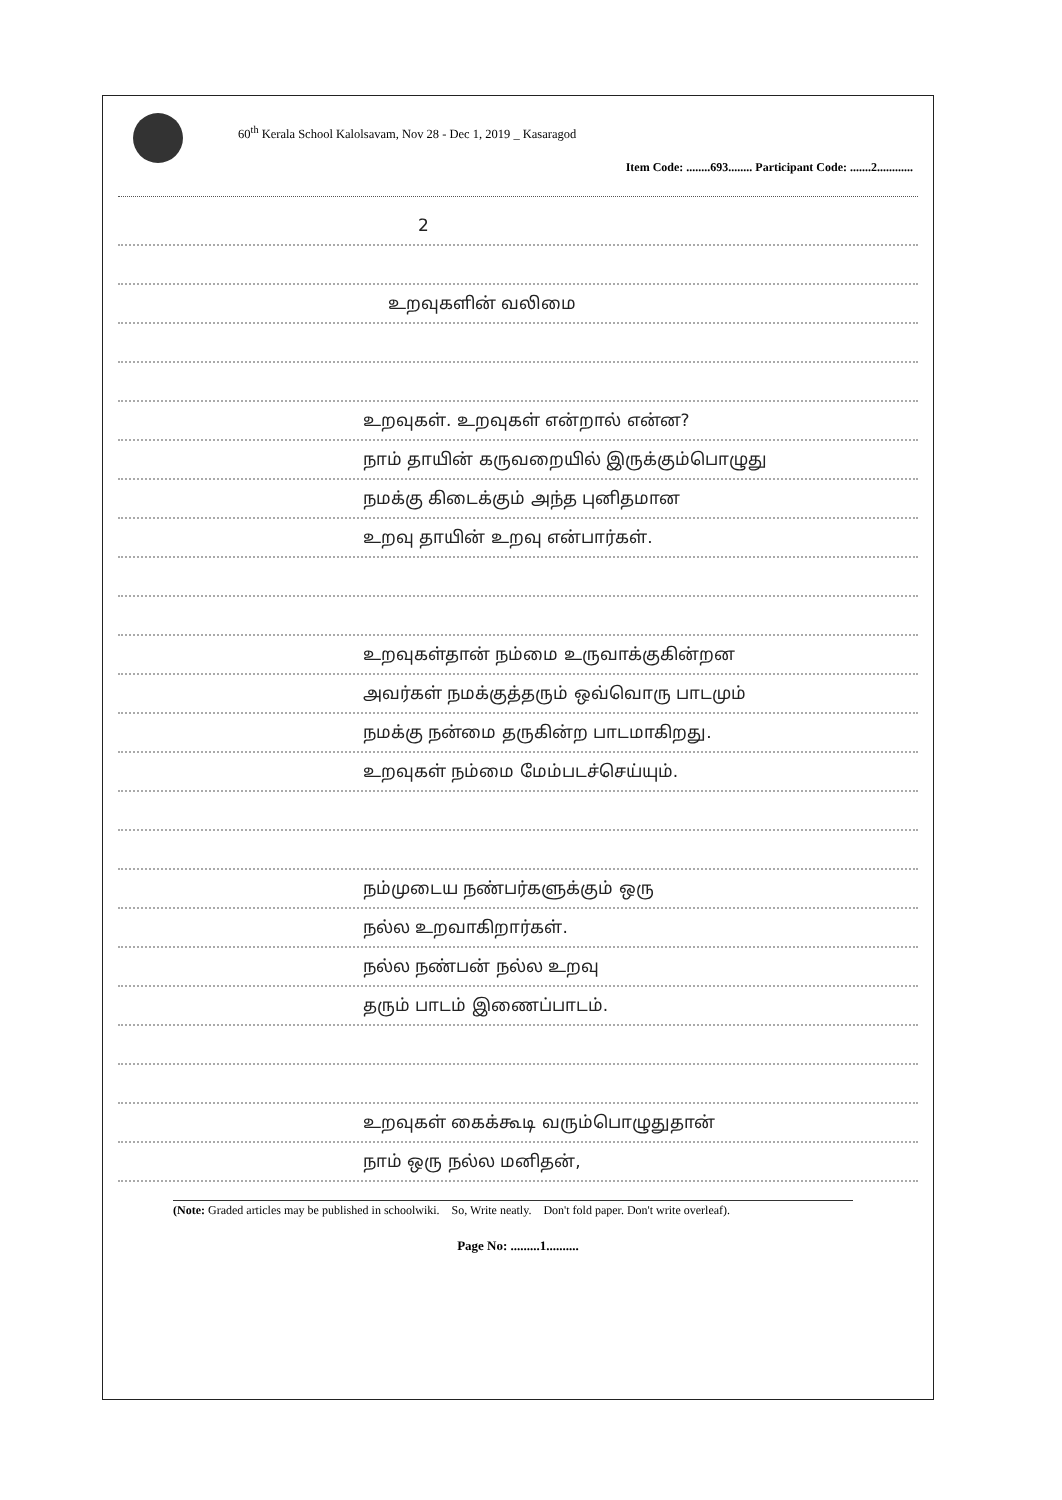60<sup>th</sup> Kerala School Kalolsavam, Nov 28 - Dec 1, 2019 _ Kasaragod
Item Code: ........693........ Participant Code: .......2............
2
உறவுகளின் வலிமை
உறவுகள். உறவுகள் என்றால் என்ன?
நாம் தாயின் கருவறையில் இருக்கும்பொழுது
நமக்கு கிடைக்கும் அந்த புனிதமான
உறவு தாயின் உறவு என்பார்கள்.
உறவுகள்தான் நம்மை உருவாக்குகின்றன
அவர்கள் நமக்குத்தரும் ஒவ்வொரு பாடமும்
நமக்கு நன்மை தருகின்ற பாடமாகிறது.
உறவுகள் நம்மை மேம்படச்செய்யும்.
நம்முடைய நண்பர்களுக்கும் ஒரு
நல்ல உறவாகிறார்கள்.
நல்ல நண்பன் நல்ல உறவு
தரும் பாடம் இணைப்பாடம்.
உறவுகள் கைக்கூடி வரும்பொழுதுதான்
நாம் ஒரு நல்ல மனிதன்,
(Note: Graded articles may be published in schoolwiki. So, Write neatly. Don't fold paper. Don't write overleaf).
Page No: .........1..........